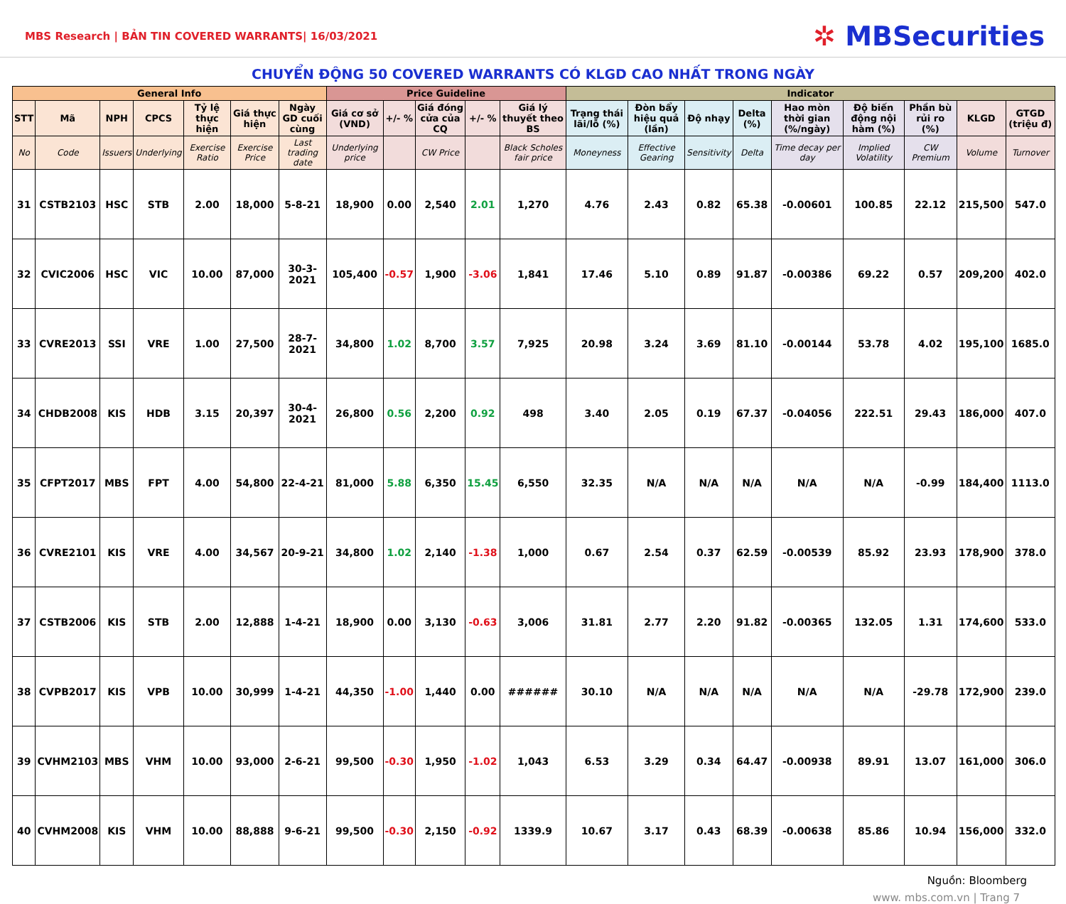MBS Research | BẢN TIN COVERED WARRANTS| 16/03/2021
✲ MBSecurities
CHUYỂN ĐỘNG 50 COVERED WARRANTS CÓ KLGD CAO NHẤT TRONG NGÀY
| General Info | | | | | | | Price Guideline | | | | | Indicator | | | | | | | | |
| --- | --- | --- | --- | --- | --- | --- | --- | --- | --- | --- | --- | --- | --- | --- | --- | --- | --- | --- | --- | --- |
| STT | Mã | NPH | CPCS | Tỷ lệ thực hiện | Giá thực hiện | Ngày GD cuối cùng | Giá cơ sở (VND) | +/- % | Giá đóng cửa của CQ | +/- % | Giá lý thuyết theo BS | Trạng thái lãi/lỗ (%) | Đòn bẩy hiệu quả (lần) | Độ nhạy | Delta (%) | Hao mòn thời gian (%/ngày) | Độ biến động nội hàm (%) | Phần bù rủi ro (%) | KLGD | GTGD (triệu đ) |
| No | Code | Issuers | Underlying | Exercise Ratio | Exercise Price | Last trading date | Underlying price | | CW Price | | Black Scholes fair price | Moneyness | Effective Gearing | Sensitivity | Delta | Time decay per day | Implied Volatility | CW Premium | Volume | Turnover |
| 31 | CSTB2103 | HSC | STB | 2.00 | 18,000 | 5-8-21 | 18,900 | 0.00 | 2,540 | 2.01 | 1,270 | 4.76 | 2.43 | 0.82 | 65.38 | -0.00601 | 100.85 | 22.12 | 215,500 | 547.0 |
| 32 | CVIC2006 | HSC | VIC | 10.00 | 87,000 | 30-3-2021 | 105,400 | -0.57 | 1,900 | -3.06 | 1,841 | 17.46 | 5.10 | 0.89 | 91.87 | -0.00386 | 69.22 | 0.57 | 209,200 | 402.0 |
| 33 | CVRE2013 | SSI | VRE | 1.00 | 27,500 | 28-7-2021 | 34,800 | 1.02 | 8,700 | 3.57 | 7,925 | 20.98 | 3.24 | 3.69 | 81.10 | -0.00144 | 53.78 | 4.02 | 195,100 | 1685.0 |
| 34 | CHDB2008 | KIS | HDB | 3.15 | 20,397 | 30-4-2021 | 26,800 | 0.56 | 2,200 | 0.92 | 498 | 3.40 | 2.05 | 0.19 | 67.37 | -0.04056 | 222.51 | 29.43 | 186,000 | 407.0 |
| 35 | CFPT2017 | MBS | FPT | 4.00 | 54,800 | 22-4-21 | 81,000 | 5.88 | 6,350 | 15.45 | 6,550 | 32.35 | N/A | N/A | N/A | N/A | N/A | -0.99 | 184,400 | 1113.0 |
| 36 | CVRE2101 | KIS | VRE | 4.00 | 34,567 | 20-9-21 | 34,800 | 1.02 | 2,140 | -1.38 | 1,000 | 0.67 | 2.54 | 0.37 | 62.59 | -0.00539 | 85.92 | 23.93 | 178,900 | 378.0 |
| 37 | CSTB2006 | KIS | STB | 2.00 | 12,888 | 1-4-21 | 18,900 | 0.00 | 3,130 | -0.63 | 3,006 | 31.81 | 2.77 | 2.20 | 91.82 | -0.00365 | 132.05 | 1.31 | 174,600 | 533.0 |
| 38 | CVPB2017 | KIS | VPB | 10.00 | 30,999 | 1-4-21 | 44,350 | -1.00 | 1,440 | 0.00 | ###### | 30.10 | N/A | N/A | N/A | N/A | N/A | -29.78 | 172,900 | 239.0 |
| 39 | CVHM2103 | MBS | VHM | 10.00 | 93,000 | 2-6-21 | 99,500 | -0.30 | 1,950 | -1.02 | 1,043 | 6.53 | 3.29 | 0.34 | 64.47 | -0.00938 | 89.91 | 13.07 | 161,000 | 306.0 |
| 40 | CVHM2008 | KIS | VHM | 10.00 | 88,888 | 9-6-21 | 99,500 | -0.30 | 2,150 | -0.92 | 1339.9 | 10.67 | 3.17 | 0.43 | 68.39 | -0.00638 | 85.86 | 10.94 | 156,000 | 332.0 |
Nguồn: Bloomberg
www. mbs.com.vn | Trang 7